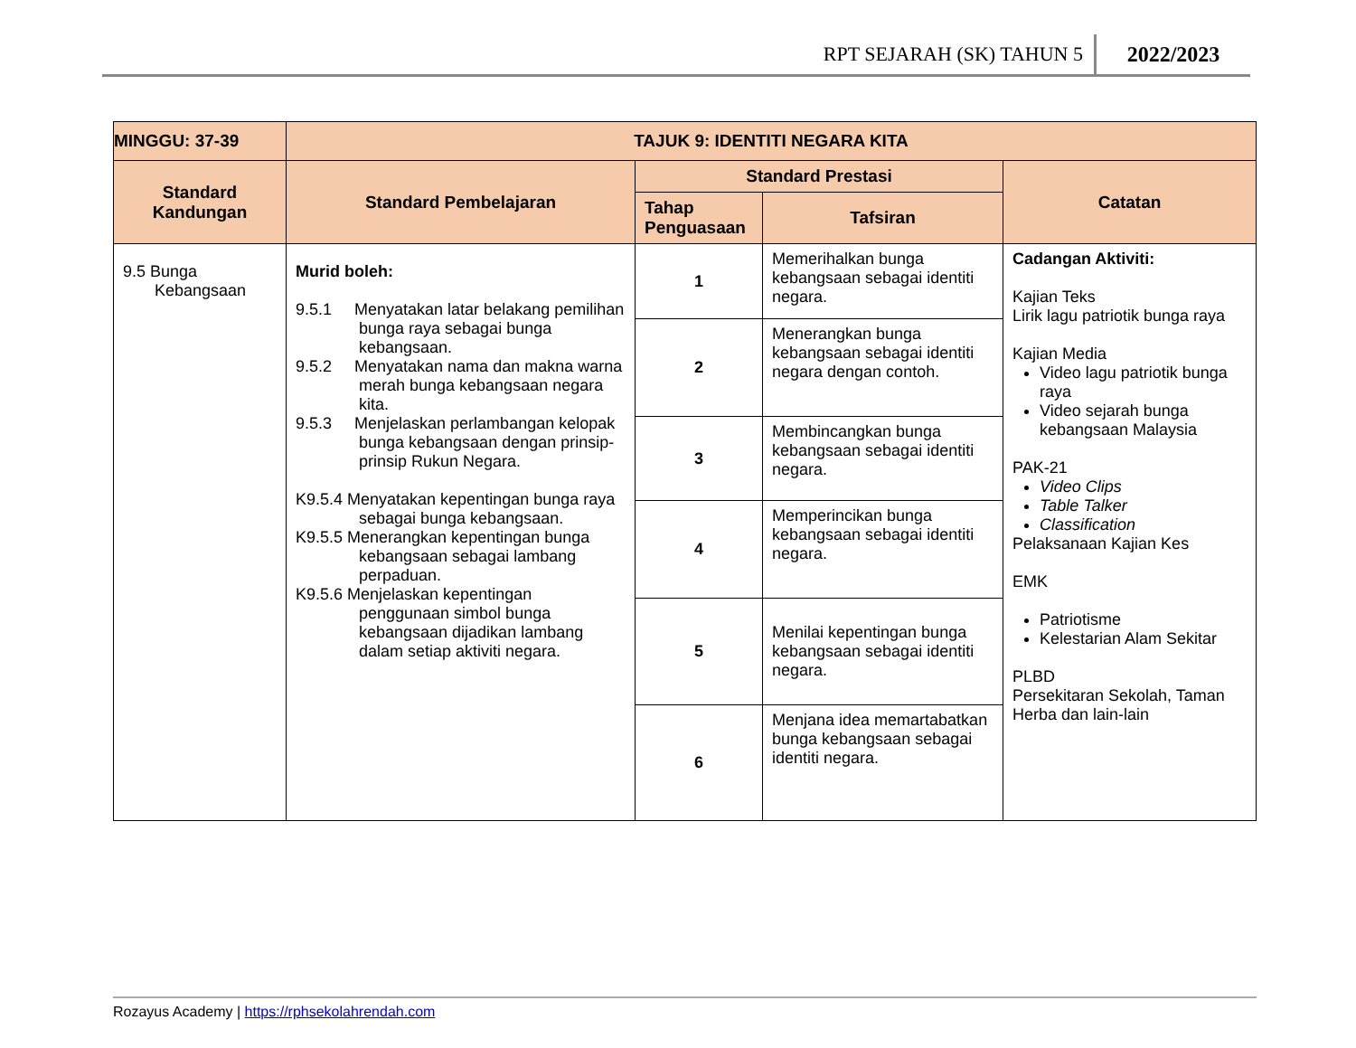RPT SEJARAH (SK) TAHUN 5 2022/2023
| MINGGU: 37-39 | TAJUK 9: IDENTITI NEGARA KITA | | | |
| --- | --- | --- | --- | --- |
| Standard Kandungan | Standard Pembelajaran | Standard Prestasi | | Catatan |
| | | Tahap Penguasaan | Tafsiran | |
| 9.5 Bunga Kebangsaan | Murid boleh: 9.5.1 Menyatakan latar belakang pemilihan bunga raya sebagai bunga kebangsaan. 9.5.2 Menyatakan nama dan makna warna merah bunga kebangsaan negara kita. 9.5.3 Menjelaskan perlambangan kelopak bunga kebangsaan dengan prinsip-prinsip Rukun Negara. K9.5.4 Menyatakan kepentingan bunga raya sebagai bunga kebangsaan. K9.5.5 Menerangkan kepentingan bunga kebangsaan sebagai lambang perpaduan. K9.5.6 Menjelaskan kepentingan penggunaan simbol bunga kebangsaan dijadikan lambang dalam setiap aktiviti negara. | 1 | Memerihalkan bunga kebangsaan sebagai identiti negara. | Cadangan Aktiviti: Kajian Teks Lirik lagu patriotik bunga raya Kajian Media Video lagu patriotik bunga raya Video sejarah bunga kebangsaan Malaysia PAK-21 Video Clips Table Talker Classification Pelaksanaan Kajian Kes EMK Patriotisme Kelestarian Alam Sekitar PLBD Persekitaran Sekolah, Taman Herba dan lain-lain |
| | | 2 | Menerangkan bunga kebangsaan sebagai identiti negara dengan contoh. | |
| | | 3 | Membincangkan bunga kebangsaan sebagai identiti negara. | |
| | | 4 | Memperincikan bunga kebangsaan sebagai identiti negara. | |
| | | 5 | Menilai kepentingan bunga kebangsaan sebagai identiti negara. | |
| | | 6 | Menjana idea memartabatkan bunga kebangsaan sebagai identiti negara. | |
Rozayus Academy | https://rphsekolahrendah.com